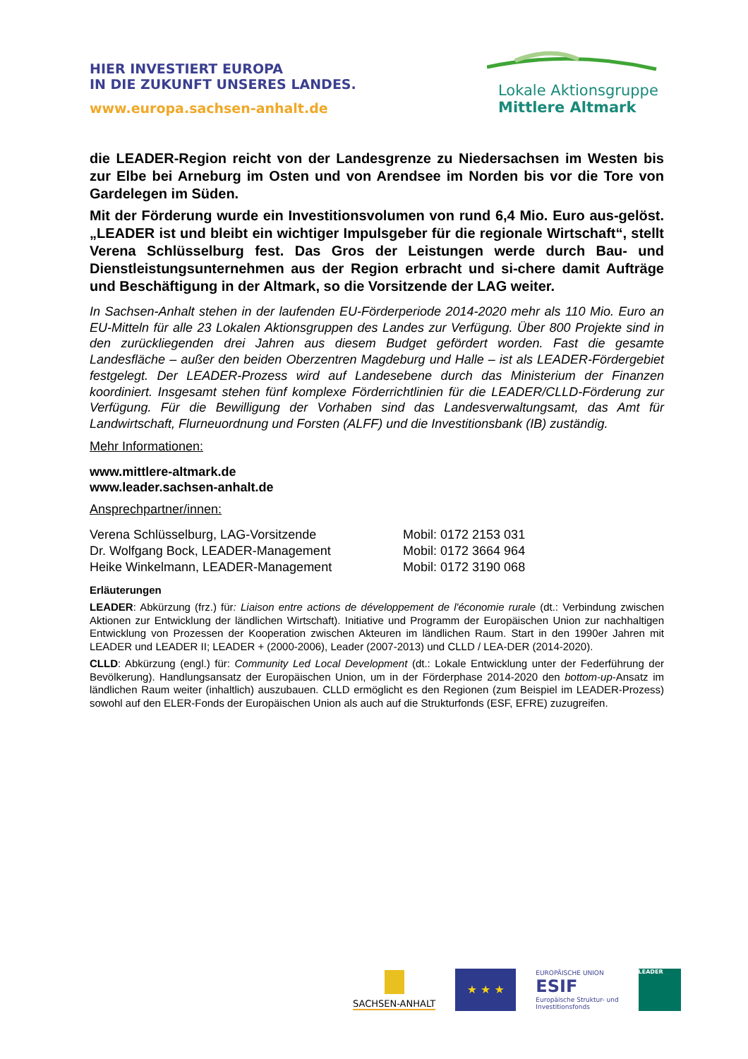HIER INVESTIERT EUROPA
IN DIE ZUKUNFT UNSERES LANDES.
www.europa.sachsen-anhalt.de
Lokale Aktionsgruppe
Mittlere Altmark
die LEADER-Region reicht von der Landesgrenze zu Niedersachsen im Westen bis zur Elbe bei Arneburg im Osten und von Arendsee im Norden bis vor die Tore von Gardelegen im Süden.
Mit der Förderung wurde ein Investitionsvolumen von rund 6,4 Mio. Euro aus-gelöst. „LEADER ist und bleibt ein wichtiger Impulsgeber für die regionale Wirtschaft“, stellt Verena Schlüsselburg fest. Das Gros der Leistungen werde durch Bau- und Dienstleistungsunternehmen aus der Region erbracht und si-chere damit Aufträge und Beschäftigung in der Altmark, so die Vorsitzende der LAG weiter.
In Sachsen-Anhalt stehen in der laufenden EU-Förderperiode 2014-2020 mehr als 110 Mio. Euro an EU-Mitteln für alle 23 Lokalen Aktionsgruppen des Landes zur Verfügung. Über 800 Projekte sind in den zurückliegenden drei Jahren aus diesem Budget gefördert worden. Fast die gesamte Landesfläche – außer den beiden Oberzentren Magdeburg und Halle – ist als LEADER-Fördergebiet festgelegt. Der LEADER-Prozess wird auf Landesebene durch das Ministerium der Finanzen koordiniert. Insgesamt stehen fünf komplexe Förderrichtlinien für die LEADER/CLLD-Förderung zur Verfügung. Für die Bewilligung der Vorhaben sind das Landesverwaltungsamt, das Amt für Landwirtschaft, Flurneuordnung und Forsten (ALFF) und die Investitionsbank (IB) zuständig.
Mehr Informationen:
www.mittlere-altmark.de
www.leader.sachsen-anhalt.de
Ansprechpartner/innen:
Verena Schlüsselburg, LAG-Vorsitzende Mobil: 0172 2153 031
Dr. Wolfgang Bock, LEADER-Management Mobil: 0172 3664 964
Heike Winkelmann, LEADER-Management Mobil: 0172 3190 068
Erläuterungen
LEADER: Abkürzung (frz.) für: Liaison entre actions de développement de l'économie rurale (dt.: Verbindung zwischen Aktionen zur Entwicklung der ländlichen Wirtschaft). Initiative und Programm der Europäischen Union zur nachhaltigen Entwicklung von Prozessen der Kooperation zwischen Akteuren im ländlichen Raum. Start in den 1990er Jahren mit LEADER und LEADER II; LEADER + (2000-2006), Leader (2007-2013) und CLLD / LEA-DER (2014-2020).
CLLD: Abkürzung (engl.) für: Community Led Local Development (dt.: Lokale Entwicklung unter der Federführung der Bevölkerung). Handlungsansatz der Europäischen Union, um in der Förderphase 2014-2020 den bottom-up-Ansatz im ländlichen Raum weiter (inhaltlich) auszubauen. CLLD ermöglicht es den Regionen (zum Beispiel im LEADER-Prozess) sowohl auf den ELER-Fonds der Europäischen Union als auch auf die Strukturfonds (ESF, EFRE) zuzugreifen.
SACHSEN-ANHALT
★ ★ ★
EUROPÄISCHE UNION
ESIF
Europäische Struktur- und
Investitionsfonds
LEADER